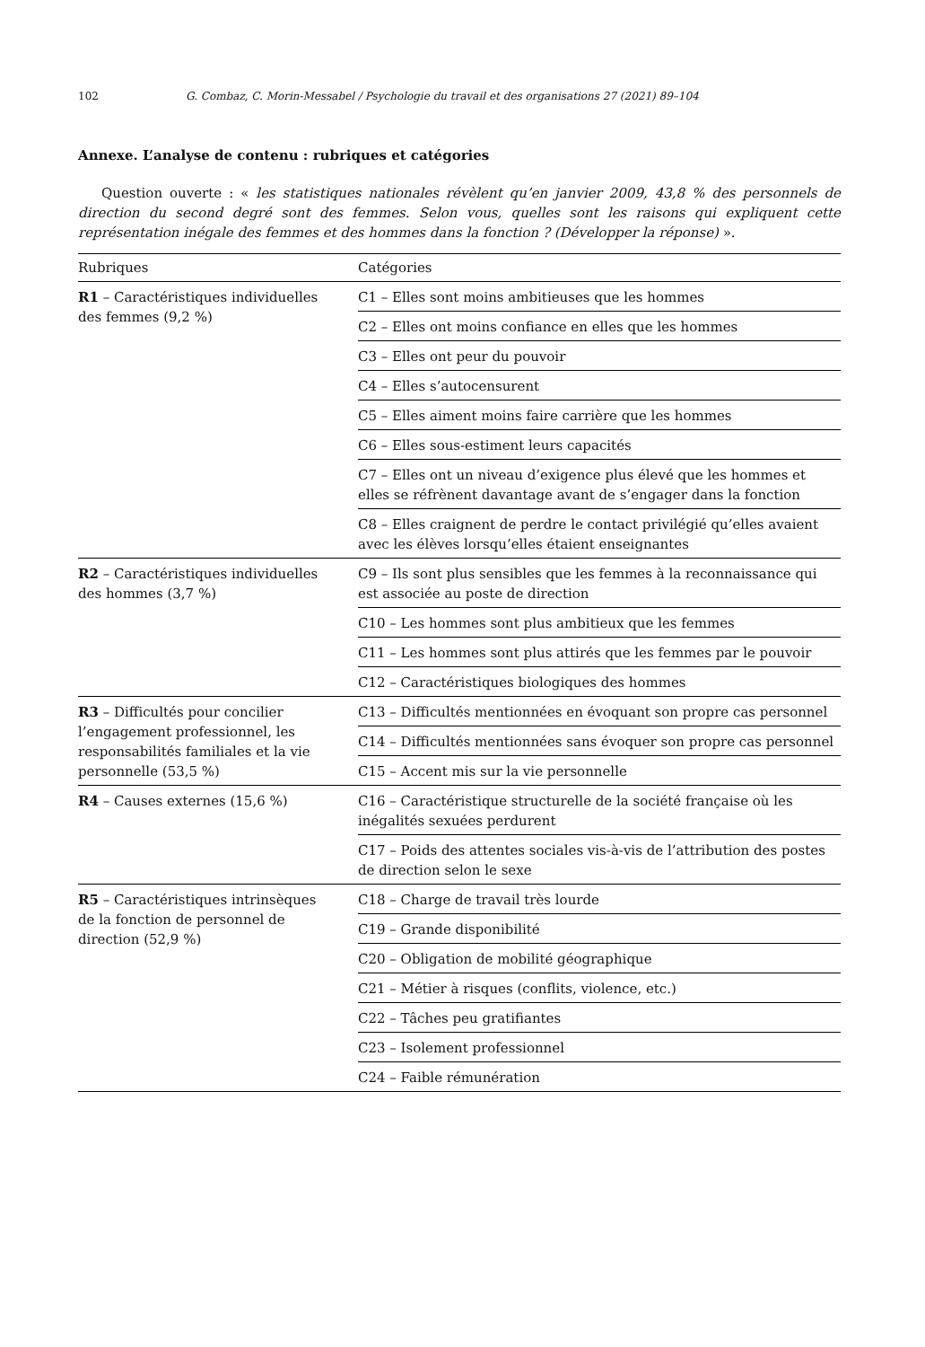102 G. Combaz, C. Morin-Messabel / Psychologie du travail et des organisations 27 (2021) 89–104
Annexe. L’analyse de contenu : rubriques et catégories
Question ouverte : « les statistiques nationales révèlent qu’en janvier 2009, 43,8 % des personnels de direction du second degré sont des femmes. Selon vous, quelles sont les raisons qui expliquent cette représentation inégale des femmes et des hommes dans la fonction ? (Développer la réponse) ».
| Rubriques | Catégories |
| --- | --- |
| R1 – Caractéristiques individuelles des femmes (9,2 %) | C1 – Elles sont moins ambitieuses que les hommes |
| | C2 – Elles ont moins confiance en elles que les hommes |
| | C3 – Elles ont peur du pouvoir |
| | C4 – Elles s’autocensurent |
| | C5 – Elles aiment moins faire carrière que les hommes |
| | C6 – Elles sous-estiment leurs capacités |
| | C7 – Elles ont un niveau d’exigence plus élevé que les hommes et elles se réfrènent davantage avant de s’engager dans la fonction |
| | C8 – Elles craignent de perdre le contact privilégié qu’elles avaient avec les élèves lorsqu’elles étaient enseignantes |
| R2 – Caractéristiques individuelles des hommes (3,7 %) | C9 – Ils sont plus sensibles que les femmes à la reconnaissance qui est associée au poste de direction |
| | C10 – Les hommes sont plus ambitieux que les femmes |
| | C11 – Les hommes sont plus attirés que les femmes par le pouvoir |
| | C12 – Caractéristiques biologiques des hommes |
| R3 – Difficultés pour concilier l’engagement professionnel, les responsabilités familiales et la vie personnelle (53,5 %) | C13 – Difficultés mentionnées en évoquant son propre cas personnel |
| | C14 – Difficultés mentionnées sans évoquer son propre cas personnel |
| | C15 – Accent mis sur la vie personnelle |
| R4 – Causes externes (15,6 %) | C16 – Caractéristique structurelle de la société française où les inégalités sexuées perdurent |
| | C17 – Poids des attentes sociales vis-à-vis de l’attribution des postes de direction selon le sexe |
| R5 – Caractéristiques intrinsèques de la fonction de personnel de direction (52,9 %) | C18 – Charge de travail très lourde |
| | C19 – Grande disponibilité |
| | C20 – Obligation de mobilité géographique |
| | C21 – Métier à risques (conflits, violence, etc.) |
| | C22 – Tâches peu gratifiantes |
| | C23 – Isolement professionnel |
| | C24 – Faible rémunération |